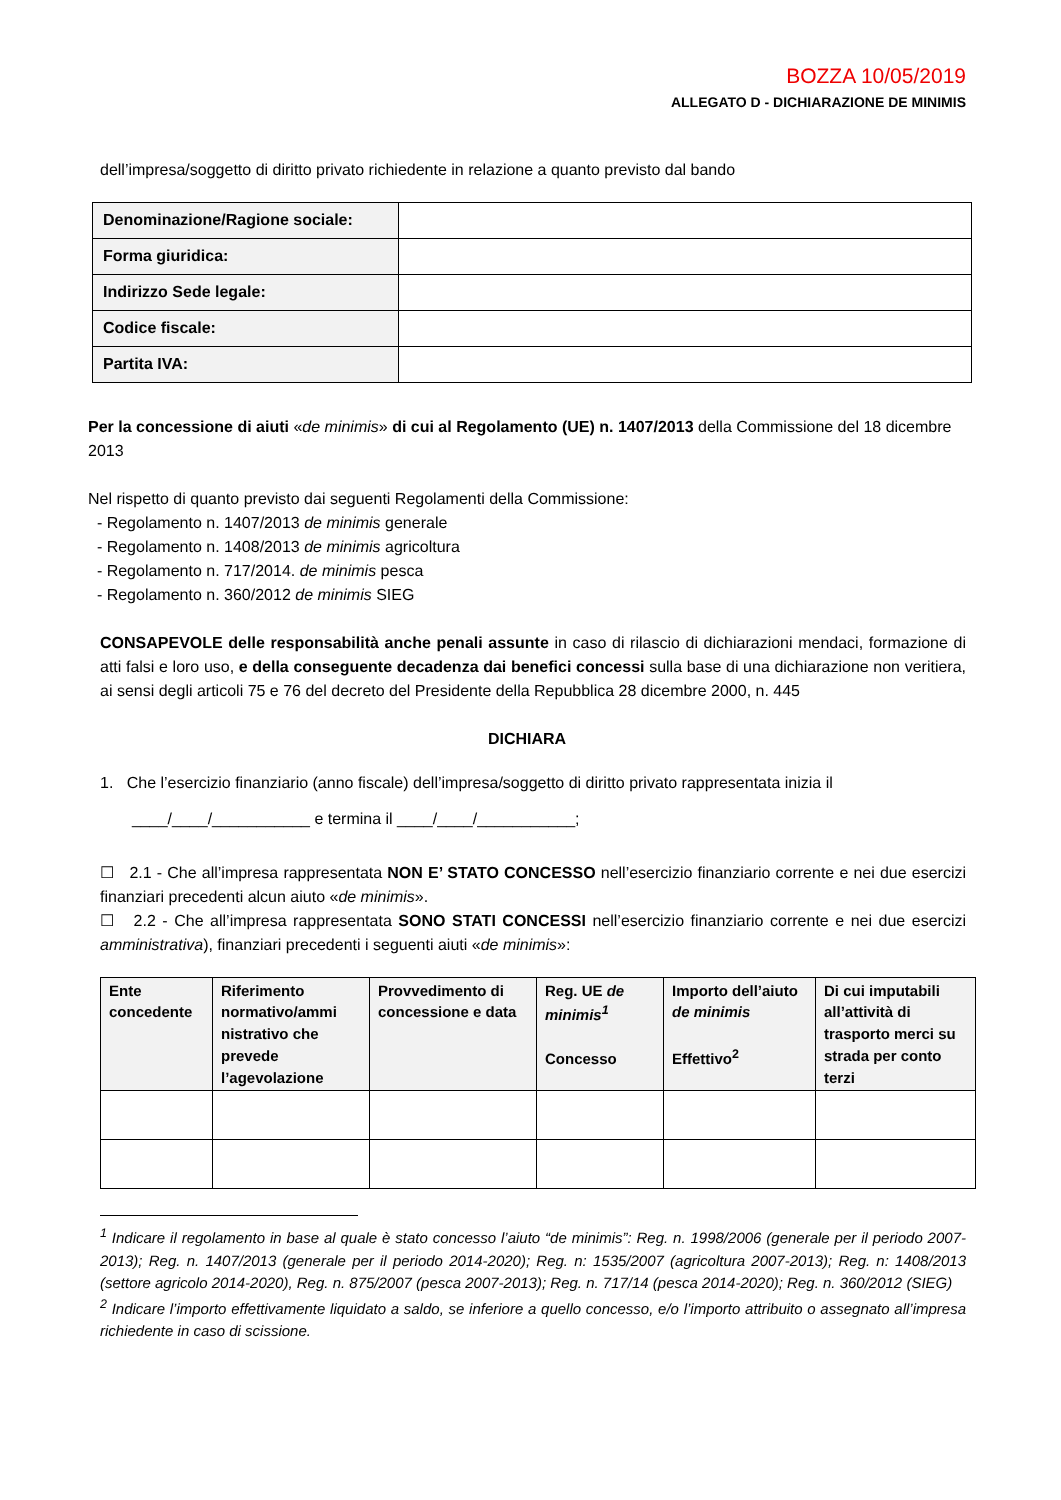BOZZA 10/05/2019
ALLEGATO D - DICHIARAZIONE DE MINIMIS
dell’impresa/soggetto di diritto privato richiedente in relazione a quanto previsto dal bando
| Denominazione/Ragione sociale: | |
| Forma giuridica: | |
| Indirizzo Sede legale: | |
| Codice fiscale: | |
| Partita IVA: | |
Per la concessione di aiuti «de minimis» di cui al Regolamento (UE) n. 1407/2013 della Commissione del 18 dicembre 2013
Nel rispetto di quanto previsto dai seguenti Regolamenti della Commissione:
- Regolamento n. 1407/2013 de minimis generale
- Regolamento n. 1408/2013 de minimis agricoltura
- Regolamento n. 717/2014. de minimis pesca
- Regolamento n. 360/2012 de minimis SIEG
CONSAPEVOLE delle responsabilità anche penali assunte in caso di rilascio di dichiarazioni mendaci, formazione di atti falsi e loro uso, e della conseguente decadenza dai benefici concessi sulla base di una dichiarazione non veritiera, ai sensi degli articoli 75 e 76 del decreto del Presidente della Repubblica 28 dicembre 2000, n. 445
DICHIARA
1. Che l’esercizio finanziario (anno fiscale) dell’impresa/soggetto di diritto privato rappresentata inizia il
____/____/___________ e termina il ____/____/___________;
☐ 2.1 - Che all’impresa rappresentata NON E’ STATO CONCESSO nell’esercizio finanziario corrente e nei due esercizi finanziari precedenti alcun aiuto «de minimis».
☐ 2.2 - Che all’impresa rappresentata SONO STATI CONCESSI nell’esercizio finanziario corrente e nei due esercizi amministrativa), finanziari precedenti i seguenti aiuti «de minimis»:
| Ente concedente | Riferimento normativo/ammi nistrativo che prevede l’agevolazione | Provvedimento di concessione e data | Reg. UE de minimis<sup>1</sup> Concesso | Importo dell’aiuto de minimis Effettivo<sup>2</sup> | Di cui imputabili all’attività di trasporto merci su strada per conto terzi |
| --- | --- | --- | --- | --- | --- |
<sup>1</sup> Indicare il regolamento in base al quale è stato concesso l’aiuto “de minimis”: Reg. n. 1998/2006 (generale per il periodo 2007-2013); Reg. n. 1407/2013 (generale per il periodo 2014-2020); Reg. n: 1535/2007 (agricoltura 2007-2013); Reg. n: 1408/2013 (settore agricolo 2014-2020), Reg. n. 875/2007 (pesca 2007-2013); Reg. n. 717/14 (pesca 2014-2020); Reg. n. 360/2012 (SIEG)
<sup>2</sup> Indicare l’importo effettivamente liquidato a saldo, se inferiore a quello concesso, e/o l’importo attribuito o assegnato all’impresa richiedente in caso di scissione.